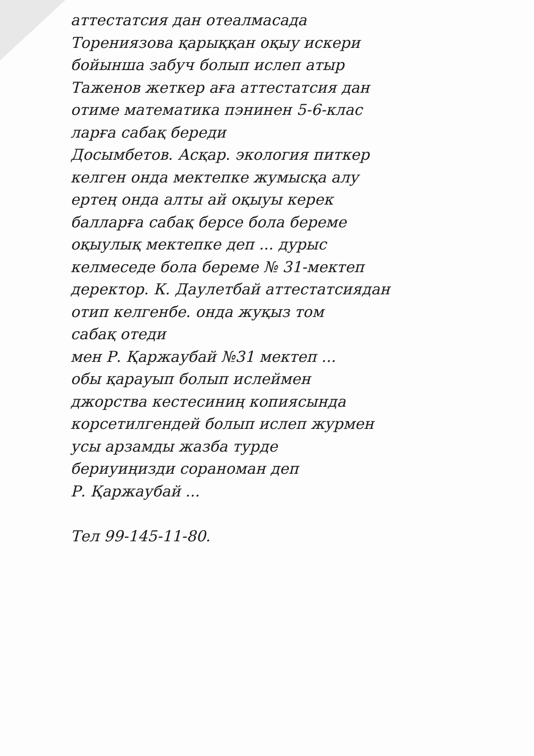аттестатсия дан отеалмасада
Торениязова қарыққан оқыу искери
бойынша забуч болып ислеп атыр
Таженов жеткер аға аттестатсия дан
отиме математика пэнинен 5-6-клас
ларға сабақ береди
Досымбетов. Асқар. экология питкер
келген онда мектепке жумысқа алу
ертең онда алты ай оқыуы керек
балларға сабақ берсе бола береме
оқыулық мектепке деп ... дурыс
келмеседе бола береме № 31-мектеп
деректор. К. Даулетбай аттестатсиядан
отип келгенбе. онда жуқыз том
сабақ отеди
мен Р. Қаржаубай №31 мектеп ...
обы қарауып болып ислеймен
джорства кестесиниң копиясында
корсетилгендей болып ислеп журмен
усы арзамды жазба турде
бериуиңизди сораноман деп
Р. Қаржаубай ...
Тел 99-145-11-80.